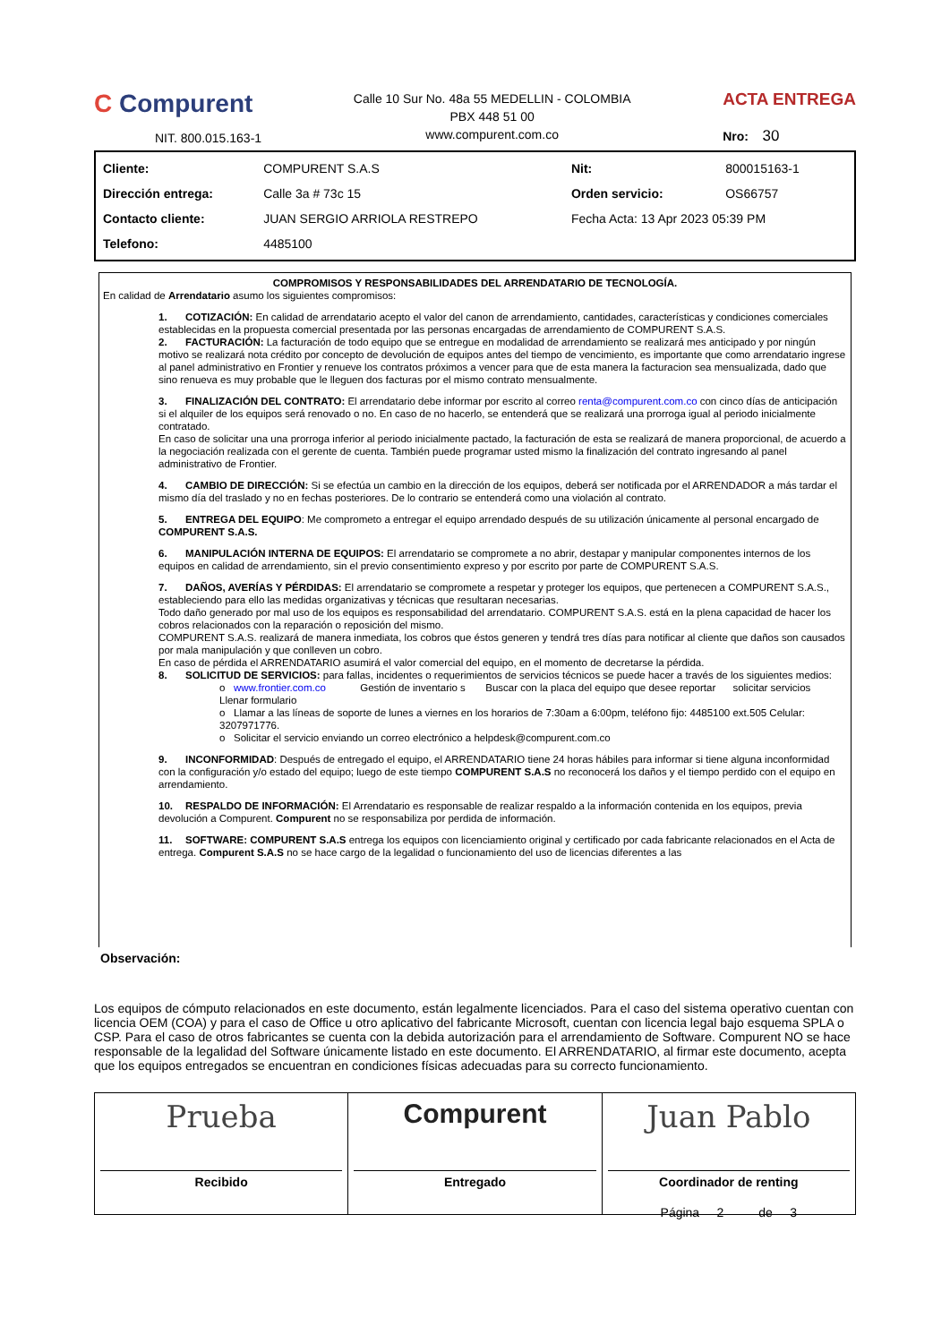C Compurent
NIT. 800.015.163-1
Calle 10 Sur No. 48a 55 MEDELLIN - COLOMBIA
PBX 448 51 00
www.compurent.com.co
ACTA ENTREGA
Nro: 30
| Cliente: | COMPURENT S.A.S | Nit: | 800015163-1 |
| Dirección entrega: | Calle 3a # 73c 15 | Orden servicio: | OS66757 |
| Contacto cliente: | JUAN SERGIO ARRIOLA RESTREPO | Fecha Acta: 13 Apr 2023 05:39 PM | |
| Telefono: | 4485100 | | |
COMPROMISOS Y RESPONSABILIDADES DEL ARRENDATARIO DE TECNOLOGÍA.
En calidad de Arrendatario asumo los siguientes compromisos:
1. COTIZACIÓN: En calidad de arrendatario acepto el valor del canon de arrendamiento, cantidades, características y condiciones comerciales establecidas en la propuesta comercial presentada por las personas encargadas de arrendamiento de COMPURENT S.A.S.
2. FACTURACIÓN: La facturación de todo equipo que se entregue en modalidad de arrendamiento se realizará mes anticipado y por ningún motivo se realizará nota crédito por concepto de devolución de equipos antes del tiempo de vencimiento, es importante que como arrendatario ingrese al panel administrativo en Frontier y renueve los contratos próximos a vencer para que de esta manera la facturacion sea mensualizada, dado que sino renueva es muy probable que le lleguen dos facturas por el mismo contrato mensualmente.
3. FINALIZACIÓN DEL CONTRATO: El arrendatario debe informar por escrito al correo renta@compurent.com.co con cinco días de anticipación si el alquiler de los equipos será renovado o no. En caso de no hacerlo, se entenderá que se realizará una prorroga igual al periodo inicialmente contratado.
En caso de solicitar una una prorroga inferior al periodo inicialmente pactado, la facturación de esta se realizará de manera proporcional, de acuerdo a la negociación realizada con el gerente de cuenta. También puede programar usted mismo la finalización del contrato ingresando al panel administrativo de Frontier.
4. CAMBIO DE DIRECCIÓN: Si se efectúa un cambio en la dirección de los equipos, deberá ser notificada por el ARRENDADOR a más tardar el mismo día del traslado y no en fechas posteriores. De lo contrario se entenderá como una violación al contrato.
5. ENTREGA DEL EQUIPO: Me comprometo a entregar el equipo arrendado después de su utilización únicamente al personal encargado de COMPURENT S.A.S.
6. MANIPULACIÓN INTERNA DE EQUIPOS: El arrendatario se compromete a no abrir, destapar y manipular componentes internos de los equipos en calidad de arrendamiento, sin el previo consentimiento expreso y por escrito por parte de COMPURENT S.A.S.
7. DAÑOS, AVERÍAS Y PÉRDIDAS: El arrendatario se compromete a respetar y proteger los equipos, que pertenecen a COMPURENT S.A.S., estableciendo para ello las medidas organizativas y técnicas que resultaran necesarias.
Todo daño generado por mal uso de los equipos es responsabilidad del arrendatario. COMPURENT S.A.S. está en la plena capacidad de hacer los cobros relacionados con la reparación o reposición del mismo.
COMPURENT S.A.S. realizará de manera inmediata, los cobros que éstos generen y tendrá tres días para notificar al cliente que daños son causados por mala manipulación y que conlleven un cobro.
En caso de pérdida el ARRENDATARIO asumirá el valor comercial del equipo, en el momento de decretarse la pérdida.
8. SOLICITUD DE SERVICIOS: para fallas, incidentes o requerimientos de servicios técnicos se puede hacer a través de los siguientes medios:
o www.frontier.com.co Gestión de inventario s Buscar con la placa del equipo que desee reportar solicitar servicios Llenar formulario
o Llamar a las líneas de soporte de lunes a viernes en los horarios de 7:30am a 6:00pm, teléfono fijo: 4485100 ext.505 Celular: 3207971776.
o Solicitar el servicio enviando un correo electrónico a helpdesk@compurent.com.co
9. INCONFORMIDAD: Después de entregado el equipo, el ARRENDATARIO tiene 24 horas hábiles para informar si tiene alguna inconformidad con la configuración y/o estado del equipo; luego de este tiempo COMPURENT S.A.S no reconocerá los daños y el tiempo perdido con el equipo en arrendamiento.
10. RESPALDO DE INFORMACIÓN: El Arrendatario es responsable de realizar respaldo a la información contenida en los equipos, previa devolución a Compurent. Compurent no se responsabiliza por perdida de información.
11. SOFTWARE: COMPURENT S.A.S entrega los equipos con licenciamiento original y certificado por cada fabricante relacionados en el Acta de entrega. Compurent S.A.S no se hace cargo de la legalidad o funcionamiento del uso de licencias diferentes a las
Observación:
Los equipos de cómputo relacionados en este documento, están legalmente licenciados. Para el caso del sistema operativo cuentan con licencia OEM (COA) y para el caso de Office u otro aplicativo del fabricante Microsoft, cuentan con licencia legal bajo esquema SPLA o CSP. Para el caso de otros fabricantes se cuenta con la debida autorización para el arrendamiento de Software. Compurent NO se hace responsable de la legalidad del Software únicamente listado en este documento. El ARRENDATARIO, al firmar este documento, acepta que los equipos entregados se encuentran en condiciones físicas adecuadas para su correcto funcionamiento.
Prueba
Recibido
Compurent
Entregado
Juan Pablo
Coordinador de renting
Página 2 de 3